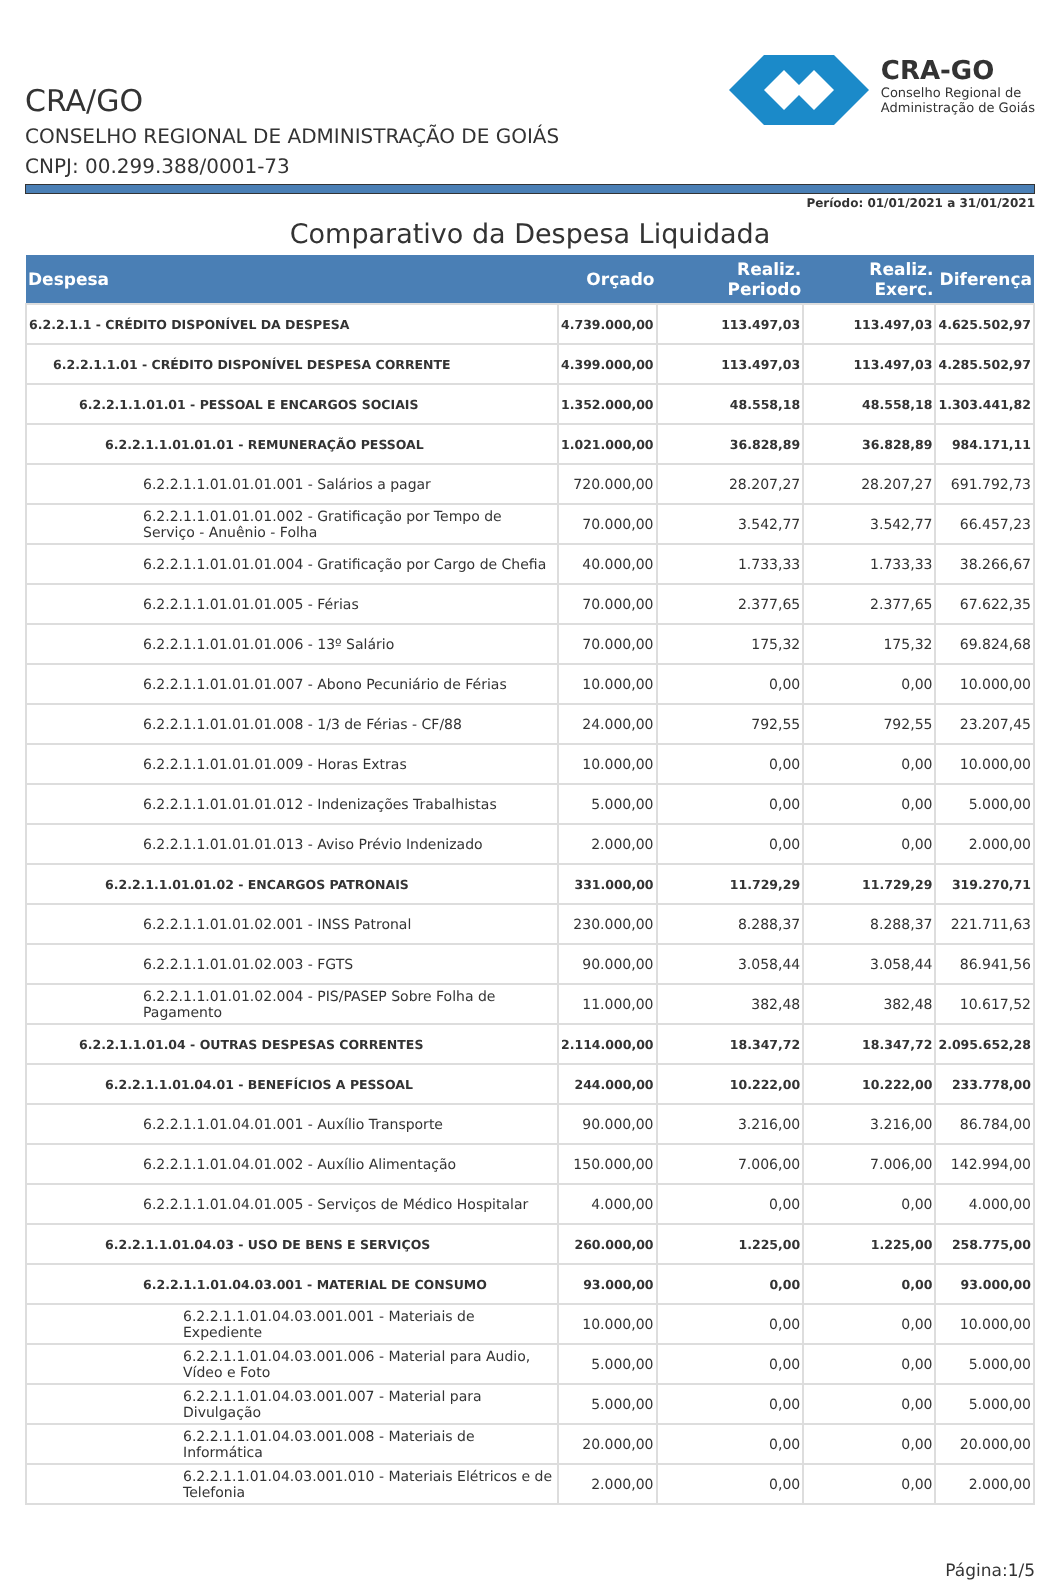CRA/GO
CONSELHO REGIONAL DE ADMINISTRAÇÃO DE GOIÁS
CNPJ: 00.299.388/0001-73
CRA-GO
Conselho Regional de
Administração de Goiás
Período: 01/01/2021 a 31/01/2021
Comparativo da Despesa Liquidada
| Despesa | Orçado | Realiz. Periodo | Realiz. Exerc. | Diferença |
| --- | --- | --- | --- | --- |
| 6.2.2.1.1 - CRÉDITO DISPONÍVEL DA DESPESA | 4.739.000,00 | 113.497,03 | 113.497,03 | 4.625.502,97 |
| 6.2.2.1.1.01 - CRÉDITO DISPONÍVEL DESPESA CORRENTE | 4.399.000,00 | 113.497,03 | 113.497,03 | 4.285.502,97 |
| 6.2.2.1.1.01.01 - PESSOAL E ENCARGOS SOCIAIS | 1.352.000,00 | 48.558,18 | 48.558,18 | 1.303.441,82 |
| 6.2.2.1.1.01.01.01 - REMUNERAÇÃO PESSOAL | 1.021.000,00 | 36.828,89 | 36.828,89 | 984.171,11 |
| 6.2.2.1.1.01.01.01.001 - Salários a pagar | 720.000,00 | 28.207,27 | 28.207,27 | 691.792,73 |
| 6.2.2.1.1.01.01.01.002 - Gratificação por Tempo de Serviço - Anuênio - Folha | 70.000,00 | 3.542,77 | 3.542,77 | 66.457,23 |
| 6.2.2.1.1.01.01.01.004 - Gratificação por Cargo de Chefia | 40.000,00 | 1.733,33 | 1.733,33 | 38.266,67 |
| 6.2.2.1.1.01.01.01.005 - Férias | 70.000,00 | 2.377,65 | 2.377,65 | 67.622,35 |
| 6.2.2.1.1.01.01.01.006 - 13º Salário | 70.000,00 | 175,32 | 175,32 | 69.824,68 |
| 6.2.2.1.1.01.01.01.007 - Abono Pecuniário de Férias | 10.000,00 | 0,00 | 0,00 | 10.000,00 |
| 6.2.2.1.1.01.01.01.008 - 1/3 de Férias - CF/88 | 24.000,00 | 792,55 | 792,55 | 23.207,45 |
| 6.2.2.1.1.01.01.01.009 - Horas Extras | 10.000,00 | 0,00 | 0,00 | 10.000,00 |
| 6.2.2.1.1.01.01.01.012 - Indenizações Trabalhistas | 5.000,00 | 0,00 | 0,00 | 5.000,00 |
| 6.2.2.1.1.01.01.01.013 - Aviso Prévio Indenizado | 2.000,00 | 0,00 | 0,00 | 2.000,00 |
| 6.2.2.1.1.01.01.02 - ENCARGOS PATRONAIS | 331.000,00 | 11.729,29 | 11.729,29 | 319.270,71 |
| 6.2.2.1.1.01.01.02.001 - INSS Patronal | 230.000,00 | 8.288,37 | 8.288,37 | 221.711,63 |
| 6.2.2.1.1.01.01.02.003 - FGTS | 90.000,00 | 3.058,44 | 3.058,44 | 86.941,56 |
| 6.2.2.1.1.01.01.02.004 - PIS/PASEP Sobre Folha de Pagamento | 11.000,00 | 382,48 | 382,48 | 10.617,52 |
| 6.2.2.1.1.01.04 - OUTRAS DESPESAS CORRENTES | 2.114.000,00 | 18.347,72 | 18.347,72 | 2.095.652,28 |
| 6.2.2.1.1.01.04.01 - BENEFÍCIOS A PESSOAL | 244.000,00 | 10.222,00 | 10.222,00 | 233.778,00 |
| 6.2.2.1.1.01.04.01.001 - Auxílio Transporte | 90.000,00 | 3.216,00 | 3.216,00 | 86.784,00 |
| 6.2.2.1.1.01.04.01.002 - Auxílio Alimentação | 150.000,00 | 7.006,00 | 7.006,00 | 142.994,00 |
| 6.2.2.1.1.01.04.01.005 - Serviços de Médico Hospitalar | 4.000,00 | 0,00 | 0,00 | 4.000,00 |
| 6.2.2.1.1.01.04.03 - USO DE BENS E SERVIÇOS | 260.000,00 | 1.225,00 | 1.225,00 | 258.775,00 |
| 6.2.2.1.1.01.04.03.001 - MATERIAL DE CONSUMO | 93.000,00 | 0,00 | 0,00 | 93.000,00 |
| 6.2.2.1.1.01.04.03.001.001 - Materiais de Expediente | 10.000,00 | 0,00 | 0,00 | 10.000,00 |
| 6.2.2.1.1.01.04.03.001.006 - Material para Audio, Vídeo e Foto | 5.000,00 | 0,00 | 0,00 | 5.000,00 |
| 6.2.2.1.1.01.04.03.001.007 - Material para Divulgação | 5.000,00 | 0,00 | 0,00 | 5.000,00 |
| 6.2.2.1.1.01.04.03.001.008 - Materiais de Informática | 20.000,00 | 0,00 | 0,00 | 20.000,00 |
| 6.2.2.1.1.01.04.03.001.010 - Materiais Elétricos e de Telefonia | 2.000,00 | 0,00 | 0,00 | 2.000,00 |
Página:1/5